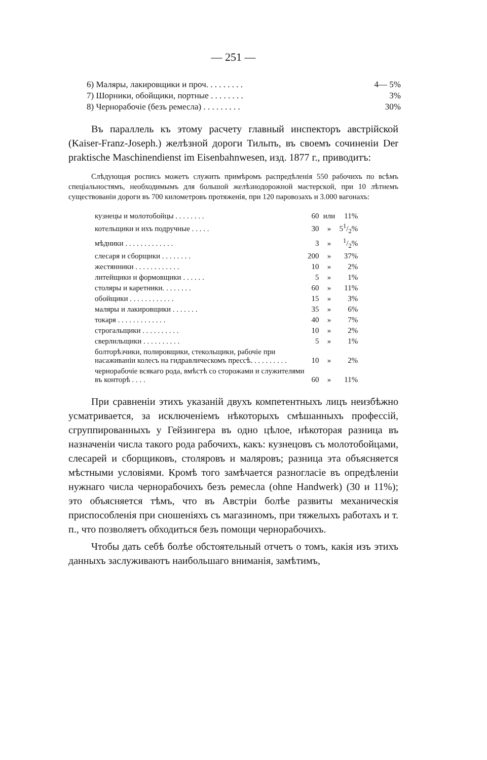— 251 —
| 6) Маляры, лакировщики и проч. . . . . . . . . | 4— 5% |
| 7) Шорники, обойщики, портные . . . . . . . . | 3% |
| 8) Чернорабочіе (безъ ремесла) . . . . . . . . . | 30% |
Въ параллель къ этому расчету главный инспекторъ австрійской (Kaiser-Franz-Joseph.) желѣзной дороги Тильпъ, въ своемъ сочиненіи Der praktische Maschinendienst im Eisenbahnwesen, изд. 1877 г., приводитъ:
Слѣдующая роспись можетъ служить примѣромъ распредѣленія 550 рабочихъ по всѣмъ спеціальностямъ, необходимымъ для большой желѣзнодорожной мастерской, при 10 лѣтнемъ существованіи дороги въ 700 километровъ протяженія, при 120 паровозахъ и 3.000 вагонахъ:
| кузнецы и молотобойцы . . . . . . . . | 60 | или | 11% |
| котельщики и ихъ подручные . . . . . | 30 | » | 51/2% |
| мѣдники . . . . . . . . . . . . . | 3 | » | 1/2% |
| слесаря и сборщики . . . . . . . . | 200 | » | 37% |
| жестянники . . . . . . . . . . . . | 10 | » | 2% |
| литейщики и формовщики . . . . . . | 5 | » | 1% |
| столяры и каретники. . . . . . . . | 60 | » | 11% |
| обойщики . . . . . . . . . . . . | 15 | » | 3% |
| маляры и лакировщики . . . . . . . | 35 | » | 6% |
| токаря . . . . . . . . . . . . . | 40 | » | 7% |
| строгальщики . . . . . . . . . . | 10 | » | 2% |
| сверлильщики . . . . . . . . . . | 5 | » | 1% |
| болторѣзчики, полировщики, стекольщики, рабочіе при насаживаніи колесъ на гидравлическомъ прессѣ. . . . . . . . . . | 10 | » | 2% |
| чернорабочіе всякаго рода, вмѣстѣ со сторожами и служителями въ конторѣ . . . . | 60 | » | 11% |
При сравненіи этихъ указаній двухъ компетентныхъ лицъ неизбѣжно усматривается, за исключеніемъ нѣкоторыхъ смѣшанныхъ профессій, сгруппированныхъ у Гейзингера въ одно цѣлое, нѣкоторая разница въ назначеніи числа такого рода рабочихъ, какъ: кузнецовъ съ молотобойцами, слесарей и сборщиковъ, столяровъ и маляровъ; разница эта объясняется мѣстными условіями. Кромѣ того замѣчается разногласіе въ опредѣленіи нужнаго числа чернорабочихъ безъ ремесла (ohne Handwerk) (30 и 11%); это объясняется тѣмъ, что въ Австріи болѣе развиты механическія приспособленія при сношеніяхъ съ магазиномъ, при тяжелыхъ работахъ и т. п., что позволяетъ обходиться безъ помощи чернорабочихъ.
Чтобы дать себѣ болѣе обстоятельный отчетъ о томъ, какія изъ этихъ данныхъ заслуживаютъ наибольшаго вниманія, замѣтимъ,